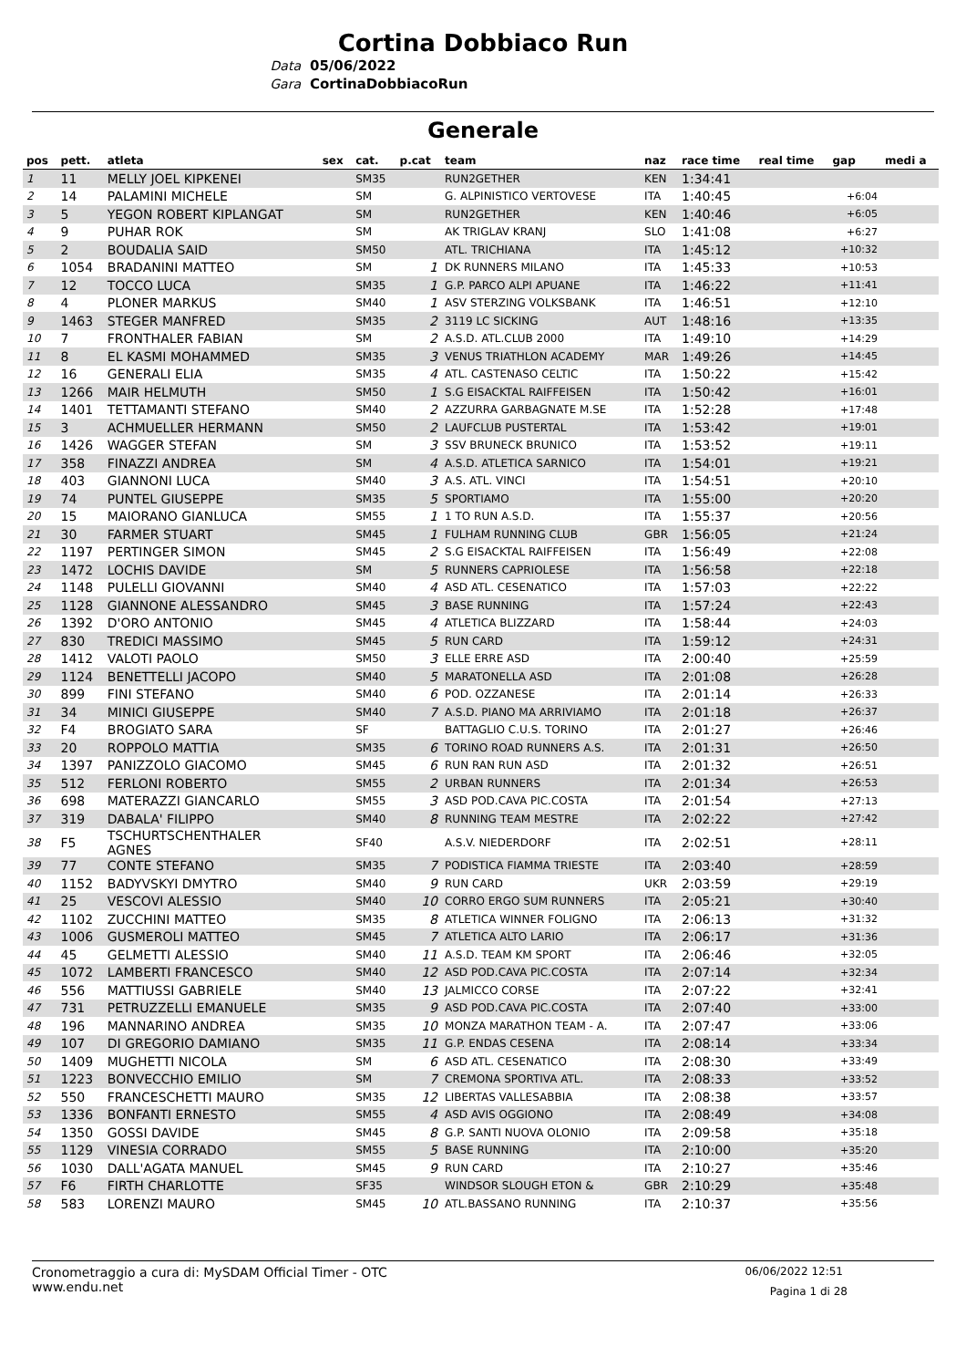Cortina Dobbiaco Run
Data 05/06/2022
Gara CortinaDobbiacoRun
Generale
| pos | pett. | atleta | sex | cat. | p.cat | team | naz | race time | real time | gap | medi a |
| --- | --- | --- | --- | --- | --- | --- | --- | --- | --- | --- | --- |
| 1 | 11 | MELLY JOEL KIPKENEI | | SM35 | | RUN2GETHER | KEN | 1:34:41 | | | |
| 2 | 14 | PALAMINI MICHELE | | SM | | G. ALPINISTICO VERTOVESE | ITA | 1:40:45 | | +6:04 | |
| 3 | 5 | YEGON ROBERT KIPLANGAT | | SM | | RUN2GETHER | KEN | 1:40:46 | | +6:05 | |
| 4 | 9 | PUHAR ROK | | SM | | AK TRIGLAV KRANJ | SLO | 1:41:08 | | +6:27 | |
| 5 | 2 | BOUDALIA SAID | | SM50 | | ATL. TRICHIANA | ITA | 1:45:12 | | +10:32 | |
| 6 | 1054 | BRADANINI MATTEO | | SM | 1 | DK RUNNERS MILANO | ITA | 1:45:33 | | +10:53 | |
| 7 | 12 | TOCCO LUCA | | SM35 | 1 | G.P. PARCO ALPI APUANE | ITA | 1:46:22 | | +11:41 | |
| 8 | 4 | PLONER MARKUS | | SM40 | 1 | ASV STERZING VOLKSBANK | ITA | 1:46:51 | | +12:10 | |
| 9 | 1463 | STEGER MANFRED | | SM35 | 2 | 3119 LC SICKING | AUT | 1:48:16 | | +13:35 | |
| 10 | 7 | FRONTHALER FABIAN | | SM | 2 | A.S.D. ATL.CLUB 2000 | ITA | 1:49:10 | | +14:29 | |
| 11 | 8 | EL KASMI MOHAMMED | | SM35 | 3 | VENUS TRIATHLON ACADEMY | MAR | 1:49:26 | | +14:45 | |
| 12 | 16 | GENERALI ELIA | | SM35 | 4 | ATL. CASTENASO CELTIC | ITA | 1:50:22 | | +15:42 | |
| 13 | 1266 | MAIR HELMUTH | | SM50 | 1 | S.G EISACKTAL RAIFFEISEN | ITA | 1:50:42 | | +16:01 | |
| 14 | 1401 | TETTAMANTI STEFANO | | SM40 | 2 | AZZURRA GARBAGNATE M.SE | ITA | 1:52:28 | | +17:48 | |
| 15 | 3 | ACHMUELLER HERMANN | | SM50 | 2 | LAUFCLUB PUSTERTAL | ITA | 1:53:42 | | +19:01 | |
| 16 | 1426 | WAGGER STEFAN | | SM | 3 | SSV BRUNECK BRUNICO | ITA | 1:53:52 | | +19:11 | |
| 17 | 358 | FINAZZI ANDREA | | SM | 4 | A.S.D. ATLETICA SARNICO | ITA | 1:54:01 | | +19:21 | |
| 18 | 403 | GIANNONI LUCA | | SM40 | 3 | A.S. ATL. VINCI | ITA | 1:54:51 | | +20:10 | |
| 19 | 74 | PUNTEL GIUSEPPE | | SM35 | 5 | SPORTIAMO | ITA | 1:55:00 | | +20:20 | |
| 20 | 15 | MAIORANO GIANLUCA | | SM55 | 1 | 1 TO RUN A.S.D. | ITA | 1:55:37 | | +20:56 | |
| 21 | 30 | FARMER STUART | | SM45 | 1 | FULHAM RUNNING CLUB | GBR | 1:56:05 | | +21:24 | |
| 22 | 1197 | PERTINGER SIMON | | SM45 | 2 | S.G EISACKTAL RAIFFEISEN | ITA | 1:56:49 | | +22:08 | |
| 23 | 1472 | LOCHIS DAVIDE | | SM | 5 | RUNNERS CAPRIOLESE | ITA | 1:56:58 | | +22:18 | |
| 24 | 1148 | PULELLI GIOVANNI | | SM40 | 4 | ASD ATL. CESENATICO | ITA | 1:57:03 | | +22:22 | |
| 25 | 1128 | GIANNONE ALESSANDRO | | SM45 | 3 | BASE RUNNING | ITA | 1:57:24 | | +22:43 | |
| 26 | 1392 | D'ORO ANTONIO | | SM45 | 4 | ATLETICA BLIZZARD | ITA | 1:58:44 | | +24:03 | |
| 27 | 830 | TREDICI MASSIMO | | SM45 | 5 | RUN CARD | ITA | 1:59:12 | | +24:31 | |
| 28 | 1412 | VALOTI PAOLO | | SM50 | 3 | ELLE ERRE ASD | ITA | 2:00:40 | | +25:59 | |
| 29 | 1124 | BENETTELLI JACOPO | | SM40 | 5 | MARATONELLA ASD | ITA | 2:01:08 | | +26:28 | |
| 30 | 899 | FINI STEFANO | | SM40 | 6 | POD. OZZANESE | ITA | 2:01:14 | | +26:33 | |
| 31 | 34 | MINICI GIUSEPPE | | SM40 | 7 | A.S.D. PIANO MA ARRIVIAMO | ITA | 2:01:18 | | +26:37 | |
| 32 | F4 | BROGIATO SARA | | SF | | BATTAGLIO C.U.S. TORINO | ITA | 2:01:27 | | +26:46 | |
| 33 | 20 | ROPPOLO MATTIA | | SM35 | 6 | TORINO ROAD RUNNERS A.S. | ITA | 2:01:31 | | +26:50 | |
| 34 | 1397 | PANIZZOLO GIACOMO | | SM45 | 6 | RUN RAN RUN ASD | ITA | 2:01:32 | | +26:51 | |
| 35 | 512 | FERLONI ROBERTO | | SM55 | 2 | URBAN RUNNERS | ITA | 2:01:34 | | +26:53 | |
| 36 | 698 | MATERAZZI GIANCARLO | | SM55 | 3 | ASD POD.CAVA PIC.COSTA | ITA | 2:01:54 | | +27:13 | |
| 37 | 319 | DABALA' FILIPPO | | SM40 | 8 | RUNNING TEAM MESTRE | ITA | 2:02:22 | | +27:42 | |
| 38 | F5 | TSCHURTSCHENTHALER AGNES | | SF40 | | A.S.V. NIEDERDORF | ITA | 2:02:51 | | +28:11 | |
| 39 | 77 | CONTE STEFANO | | SM35 | 7 | PODISTICA FIAMMA TRIESTE | ITA | 2:03:40 | | +28:59 | |
| 40 | 1152 | BADYVSKYI DMYTRO | | SM40 | 9 | RUN CARD | UKR | 2:03:59 | | +29:19 | |
| 41 | 25 | VESCOVI ALESSIO | | SM40 | 10 | CORRO ERGO SUM RUNNERS | ITA | 2:05:21 | | +30:40 | |
| 42 | 1102 | ZUCCHINI MATTEO | | SM35 | 8 | ATLETICA WINNER FOLIGNO | ITA | 2:06:13 | | +31:32 | |
| 43 | 1006 | GUSMEROLI MATTEO | | SM45 | 7 | ATLETICA ALTO LARIO | ITA | 2:06:17 | | +31:36 | |
| 44 | 45 | GELMETTI ALESSIO | | SM40 | 11 | A.S.D. TEAM KM SPORT | ITA | 2:06:46 | | +32:05 | |
| 45 | 1072 | LAMBERTI FRANCESCO | | SM40 | 12 | ASD POD.CAVA PIC.COSTA | ITA | 2:07:14 | | +32:34 | |
| 46 | 556 | MATTIUSSI GABRIELE | | SM40 | 13 | JALMICCO CORSE | ITA | 2:07:22 | | +32:41 | |
| 47 | 731 | PETRUZZELLI EMANUELE | | SM35 | 9 | ASD POD.CAVA PIC.COSTA | ITA | 2:07:40 | | +33:00 | |
| 48 | 196 | MANNARINO ANDREA | | SM35 | 10 | MONZA MARATHON TEAM - A. | ITA | 2:07:47 | | +33:06 | |
| 49 | 107 | DI GREGORIO DAMIANO | | SM35 | 11 | G.P. ENDAS CESENA | ITA | 2:08:14 | | +33:34 | |
| 50 | 1409 | MUGHETTI NICOLA | | SM | 6 | ASD ATL. CESENATICO | ITA | 2:08:30 | | +33:49 | |
| 51 | 1223 | BONVECCHIO EMILIO | | SM | 7 | CREMONA SPORTIVA ATL. | ITA | 2:08:33 | | +33:52 | |
| 52 | 550 | FRANCESCHETTI MAURO | | SM35 | 12 | LIBERTAS VALLESABBIA | ITA | 2:08:38 | | +33:57 | |
| 53 | 1336 | BONFANTI ERNESTO | | SM55 | 4 | ASD AVIS OGGIONO | ITA | 2:08:49 | | +34:08 | |
| 54 | 1350 | GOSSI DAVIDE | | SM45 | 8 | G.P. SANTI NUOVA OLONIO | ITA | 2:09:58 | | +35:18 | |
| 55 | 1129 | VINESIA CORRADO | | SM55 | 5 | BASE RUNNING | ITA | 2:10:00 | | +35:20 | |
| 56 | 1030 | DALL'AGATA MANUEL | | SM45 | 9 | RUN CARD | ITA | 2:10:27 | | +35:46 | |
| 57 | F6 | FIRTH CHARLOTTE | | SF35 | | WINDSOR SLOUGH ETON & | GBR | 2:10:29 | | +35:48 | |
| 58 | 583 | LORENZI MAURO | | SM45 | 10 | ATL.BASSANO RUNNING | ITA | 2:10:37 | | +35:56 | |
Cronometraggio a cura di: MySDAM Official Timer - OTC
www.endu.net
06/06/2022 12:51
Pagina 1 di 28